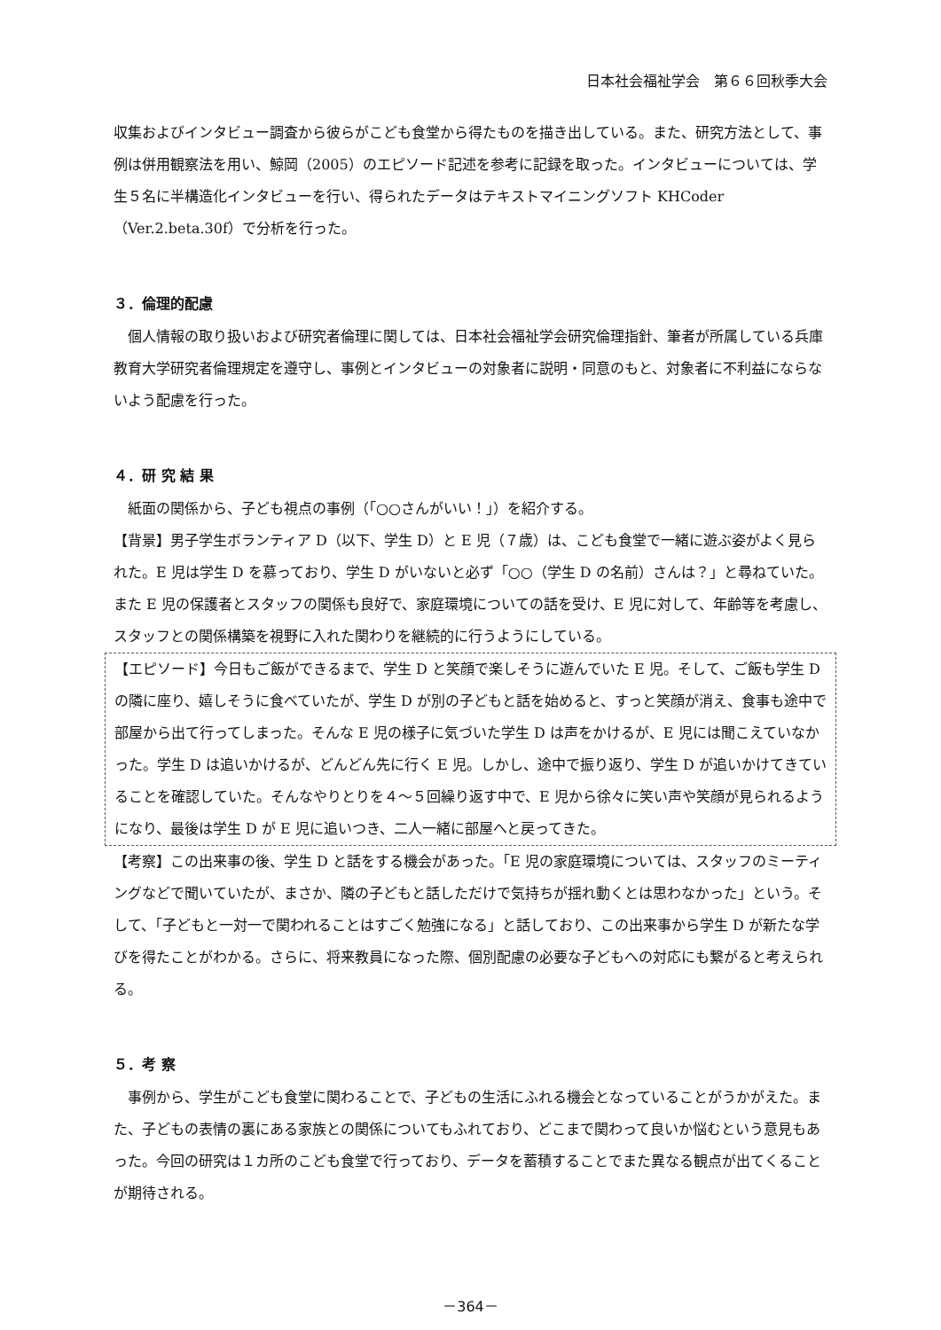日本社会福祉学会　第６６回秋季大会
収集およびインタビュー調査から彼らがこども食堂から得たものを描き出している。また、研究方法として、事例は併用観察法を用い、鯨岡（2005）のエピソード記述を参考に記録を取った。インタビューについては、学生５名に半構造化インタビューを行い、得られたデータはテキストマイニングソフト KHCoder（Ver.2.beta.30f）で分析を行った。
３．倫理的配慮
個人情報の取り扱いおよび研究者倫理に関しては、日本社会福祉学会研究倫理指針、筆者が所属している兵庫教育大学研究者倫理規定を遵守し、事例とインタビューの対象者に説明・同意のもと、対象者に不利益にならないよう配慮を行った。
４．研 究 結 果
紙面の関係から、子ども視点の事例（「○○さんがいい！」）を紹介する。
【背景】男子学生ボランティア D（以下、学生 D）と E 児（７歳）は、こども食堂で一緒に遊ぶ姿がよく見られた。E 児は学生 D を慕っており、学生 D がいないと必ず「○○（学生 D の名前）さんは？」と尋ねていた。また E 児の保護者とスタッフの関係も良好で、家庭環境についての話を受け、E 児に対して、年齢等を考慮し、スタッフとの関係構築を視野に入れた関わりを継続的に行うようにしている。
【エピソード】今日もご飯ができるまで、学生 D と笑顔で楽しそうに遊んでいた E 児。そして、ご飯も学生 D の隣に座り、嬉しそうに食べていたが、学生 D が別の子どもと話を始めると、すっと笑顔が消え、食事も途中で部屋から出て行ってしまった。そんな E 児の様子に気づいた学生 D は声をかけるが、E 児には聞こえていなかった。学生 D は追いかけるが、どんどん先に行く E 児。しかし、途中で振り返り、学生 D が追いかけてきていることを確認していた。そんなやりとりを４～５回繰り返す中で、E 児から徐々に笑い声や笑顔が見られるようになり、最後は学生 D が E 児に追いつき、二人一緒に部屋へと戻ってきた。
【考察】この出来事の後、学生 D と話をする機会があった。「E 児の家庭環境については、スタッフのミーティングなどで聞いていたが、まさか、隣の子どもと話しただけで気持ちが揺れ動くとは思わなかった」という。そして、「子どもと一対一で関われることはすごく勉強になる」と話しており、この出来事から学生 D が新たな学びを得たことがわかる。さらに、将来教員になった際、個別配慮の必要な子どもへの対応にも繋がると考えられる。
５．考 察
事例から、学生がこども食堂に関わることで、子どもの生活にふれる機会となっていることがうかがえた。また、子どもの表情の裏にある家族との関係についてもふれており、どこまで関わって良いか悩むという意見もあった。今回の研究は１カ所のこども食堂で行っており、データを蓄積することでまた異なる観点が出てくることが期待される。
－364－